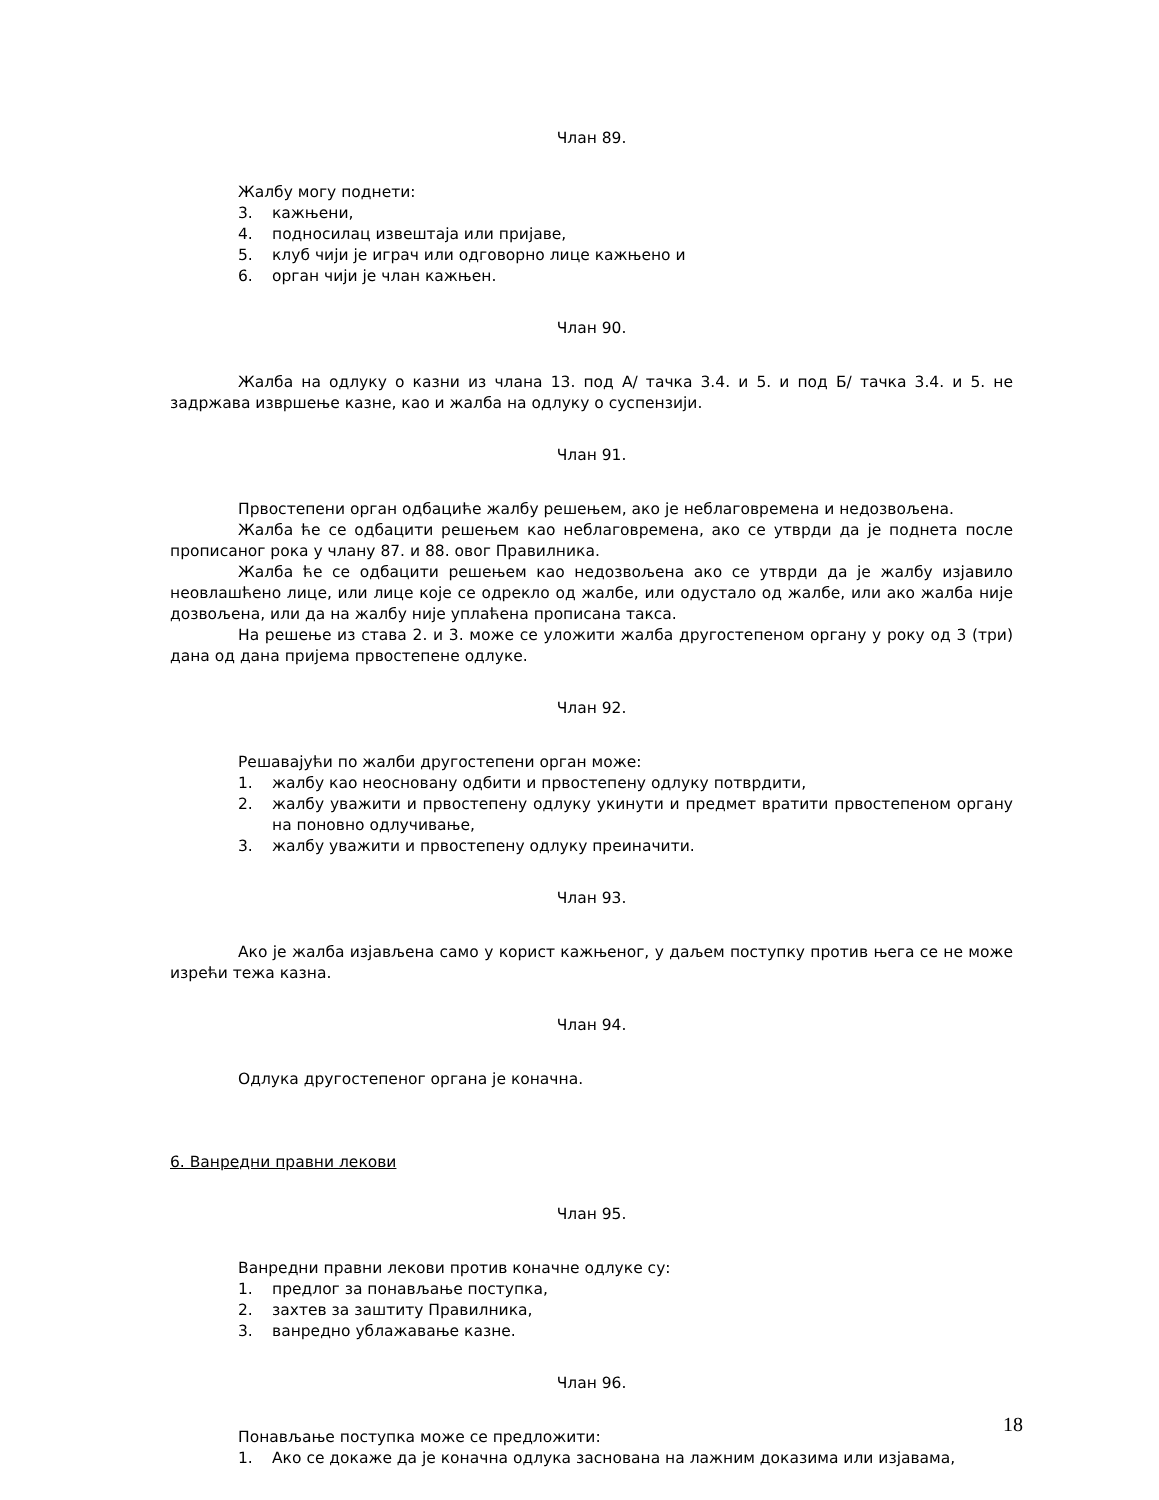Члан 89.
Жалбу могу поднети:
3. кажњени,
4. подносилац извештаја или пријаве,
5. клуб чији је играч или одговорно лице кажњено и
6. орган чији је члан кажњен.
Члан 90.
Жалба на одлуку о казни из члана 13. под А/ тачка 3.4. и 5. и под Б/ тачка 3.4. и 5. не задржава извршење казне, као и жалба на одлуку о суспензији.
Члан 91.
Првостепени орган одбациће жалбу решењем, ако је неблаговремена и недозвољена.
Жалба ће се одбацити решењем као неблаговремена, ако се утврди да је поднета после прописаног рока у члану 87. и 88. овог Правилника.
Жалба ће се одбацити решењем као недозвољена ако се утврди да је жалбу изјавило неовлашћено лице, или лице које се одрекло од жалбе, или одустало од жалбе, или ако жалба није дозвољена, или да на жалбу није уплаћена прописана такса.
На решење из става 2. и 3. може се уложити жалба другостепеном органу у року од 3 (три) дана од дана пријема првостепене одлуке.
Члан 92.
Решавајући по жалби другостепени орган може:
1. жалбу као неосновану одбити и првостепену одлуку потврдити,
2. жалбу уважити и првостепену одлуку укинути и предмет вратити првостепеном органу на поновно одлучивање,
3. жалбу уважити и првостепену одлуку преиначити.
Члан 93.
Ако је жалба изјављена само у корист кажњеног, у даљем поступку против њега се не може изрећи тежа казна.
Члан 94.
Одлука другостепеног органа је коначна.
6. Ванредни правни лекови
Члан 95.
Ванредни правни лекови против коначне одлуке су:
1. предлог за понављање поступка,
2. захтев за заштиту Правилника,
3. ванредно ублажавање казне.
Члан 96.
Понављање поступка може се предложити:
1. Ако се докаже да је коначна одлука заснована на лажним доказима или изјавама,
18